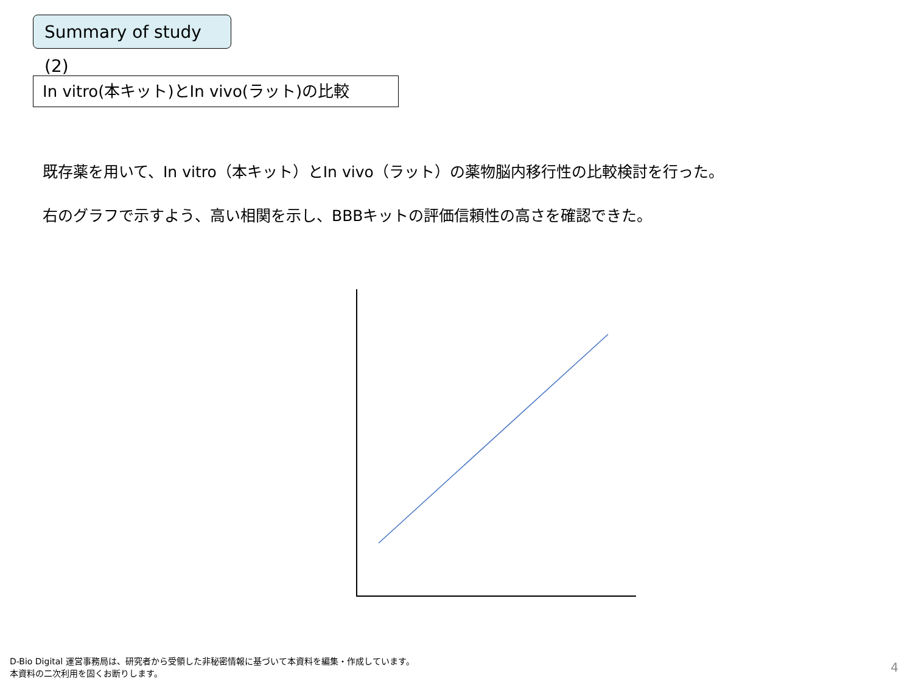Summary of study (2)
In vitro(本キット)とIn vivo(ラット)の比較
既存薬を用いて、In vitro（本キット）とIn vivo（ラット）の薬物脳内移行性の比較検討を行った。
右のグラフで示すよう、高い相関を示し、BBBキットの評価信頼性の高さを確認できた。
D-Bio Digital 運営事務局は、研究者から受領した非秘密情報に基づいて本資料を編集・作成しています。
本資料の二次利用を固くお断りします。
4